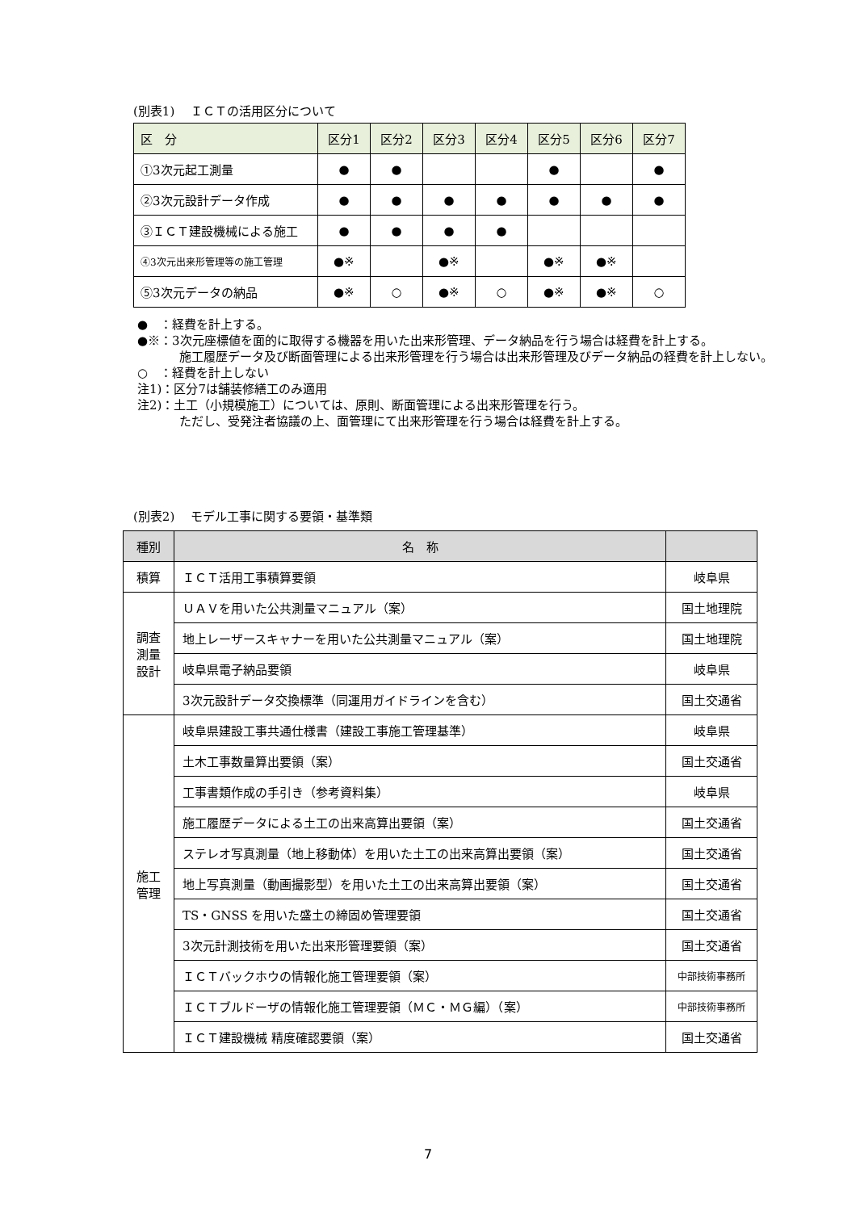(別表1)　 ＩＣＴの活用区分について
| 区 分 | 区分1 | 区分2 | 区分3 | 区分4 | 区分5 | 区分6 | 区分7 |
| --- | --- | --- | --- | --- | --- | --- | --- |
| ①3次元起工測量 | ● | ● | | | ● | | ● |
| ②3次元設計データ作成 | ● | ● | ● | ● | ● | ● | ● |
| ③ＩＣＴ建設機械による施工 | ● | ● | ● | ● | | | |
| ④3次元出来形管理等の施工管理 | ●※ | | ●※ | | ●※ | ●※ | |
| ⑤3次元データの納品 | ●※ | ○ | ●※ | ○ | ●※ | ●※ | ○ |
●　：経費を計上する。
●※：3次元座標値を面的に取得する機器を用いた出来形管理、データ納品を行う場合は経費を計上する。
施工履歴データ及び断面管理による出来形管理を行う場合は出来形管理及びデータ納品の経費を計上しない。
○　：経費を計上しない
注1)：区分7は舗装修繕工のみ適用
注2)：土工（小規模施工）については、原則、断面管理による出来形管理を行う。
ただし、受発注者協議の上、面管理にて出来形管理を行う場合は経費を計上する。
(別表2)　 モデル工事に関する要領・基準類
| 種別 | 名 称 | |
| --- | --- | --- |
| 積算 | ＩＣＴ活用工事積算要領 | 岐阜県 |
| 調査 測量 設計 | ＵＡＶを用いた公共測量マニュアル（案） | 国土地理院 |
| | 地上レーザースキャナーを用いた公共測量マニュアル（案） | 国土地理院 |
| | 岐阜県電子納品要領 | 岐阜県 |
| | 3次元設計データ交換標準（同運用ガイドラインを含む） | 国土交通省 |
| 施工 管理 | 岐阜県建設工事共通仕様書（建設工事施工管理基準） | 岐阜県 |
| | 土木工事数量算出要領（案） | 国土交通省 |
| | 工事書類作成の手引き（参考資料集） | 岐阜県 |
| | 施工履歴データによる土工の出来高算出要領（案） | 国土交通省 |
| | ステレオ写真測量（地上移動体）を用いた土工の出来高算出要領（案） | 国土交通省 |
| | 地上写真測量（動画撮影型）を用いた土工の出来高算出要領（案） | 国土交通省 |
| | TS・GNSS を用いた盛土の締固め管理要領 | 国土交通省 |
| | 3次元計測技術を用いた出来形管理要領（案） | 国土交通省 |
| | ＩＣＴバックホウの情報化施工管理要領（案） | 中部技術事務所 |
| | ＩＣＴブルドーザの情報化施工管理要領（ＭＣ・ＭＧ編）（案） | 中部技術事務所 |
| | ＩＣＴ建設機械 精度確認要領（案） | 国土交通省 |
7